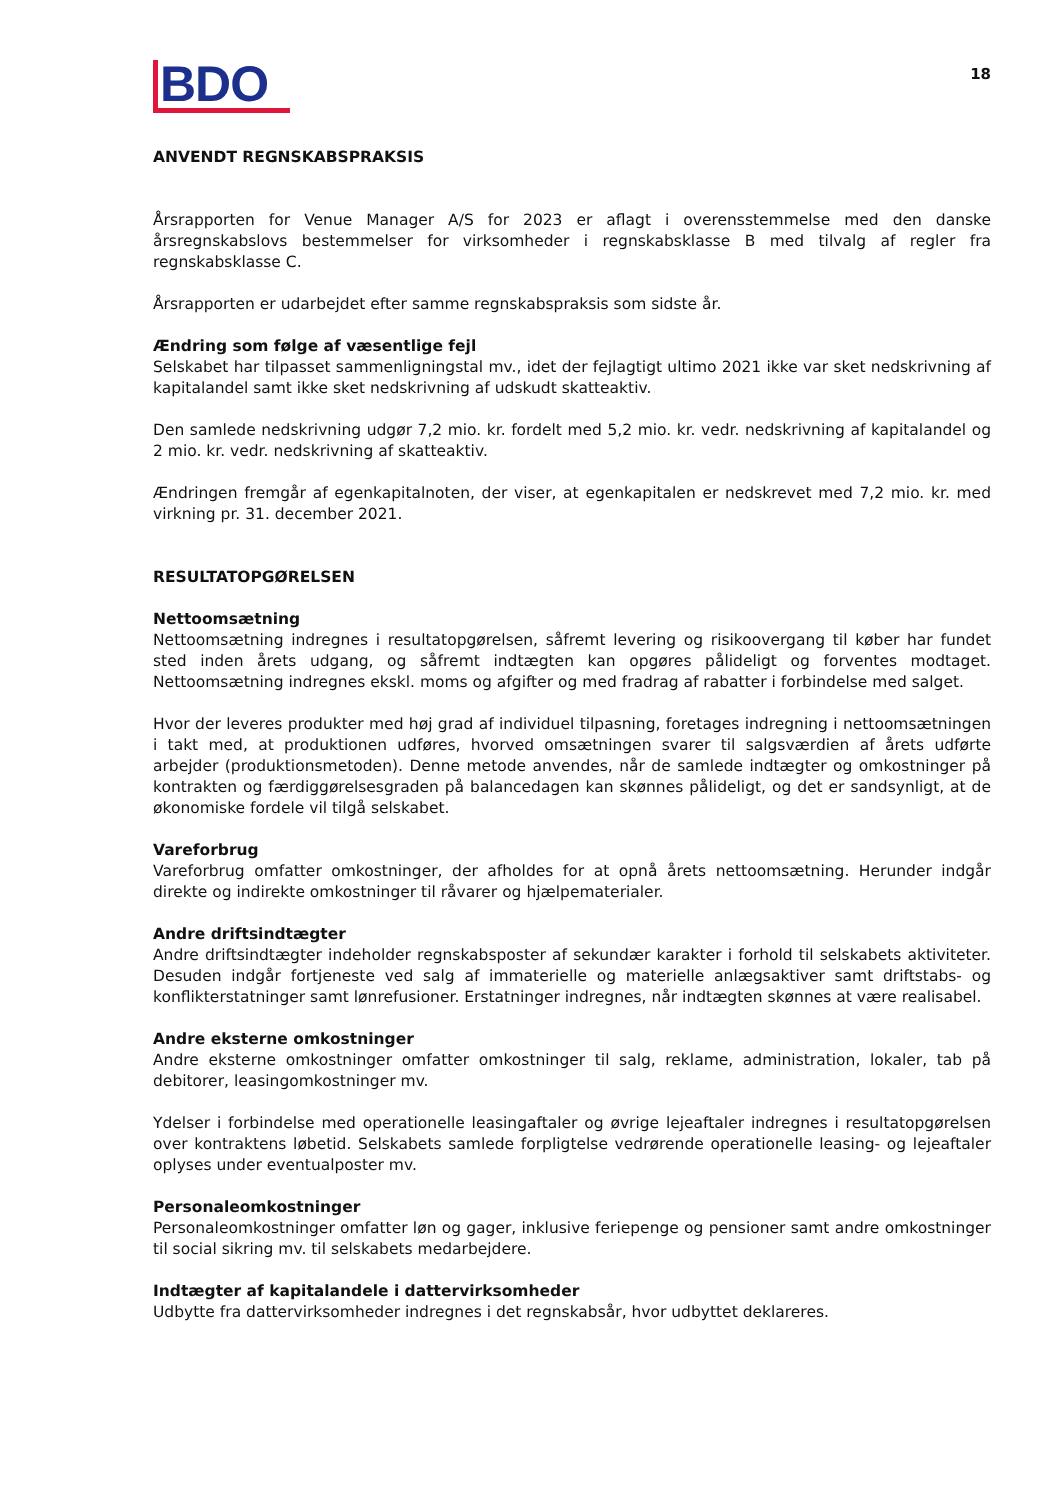BDO
18
ANVENDT REGNSKABSPRAKSIS
Årsrapporten for Venue Manager A/S for 2023 er aflagt i overensstemmelse med den danske årsregnskabslovs bestemmelser for virksomheder i regnskabsklasse B med tilvalg af regler fra regnskabsklasse C.
Årsrapporten er udarbejdet efter samme regnskabspraksis som sidste år.
Ændring som følge af væsentlige fejl
Selskabet har tilpasset sammenligningstal mv., idet der fejlagtigt ultimo 2021 ikke var sket nedskrivning af kapitalandel samt ikke sket nedskrivning af udskudt skatteaktiv.
Den samlede nedskrivning udgør 7,2 mio. kr. fordelt med 5,2 mio. kr. vedr. nedskrivning af kapitalandel og 2 mio. kr. vedr. nedskrivning af skatteaktiv.
Ændringen fremgår af egenkapitalnoten, der viser, at egenkapitalen er nedskrevet med 7,2 mio. kr. med virkning pr. 31. december 2021.
RESULTATOPGØRELSEN
Nettoomsætning
Nettoomsætning indregnes i resultatopgørelsen, såfremt levering og risikoovergang til køber har fundet sted inden årets udgang, og såfremt indtægten kan opgøres pålideligt og forventes modtaget. Nettoomsætning indregnes ekskl. moms og afgifter og med fradrag af rabatter i forbindelse med salget.
Hvor der leveres produkter med høj grad af individuel tilpasning, foretages indregning i nettoomsætningen i takt med, at produktionen udføres, hvorved omsætningen svarer til salgsværdien af årets udførte arbejder (produktionsmetoden). Denne metode anvendes, når de samlede indtægter og omkostninger på kontrakten og færdiggørelsesgraden på balancedagen kan skønnes pålideligt, og det er sandsynligt, at de økonomiske fordele vil tilgå selskabet.
Vareforbrug
Vareforbrug omfatter omkostninger, der afholdes for at opnå årets nettoomsætning. Herunder indgår direkte og indirekte omkostninger til råvarer og hjælpematerialer.
Andre driftsindtægter
Andre driftsindtægter indeholder regnskabsposter af sekundær karakter i forhold til selskabets aktiviteter. Desuden indgår fortjeneste ved salg af immaterielle og materielle anlægsaktiver samt driftstabs- og konflikterstatninger samt lønrefusioner. Erstatninger indregnes, når indtægten skønnes at være realisabel.
Andre eksterne omkostninger
Andre eksterne omkostninger omfatter omkostninger til salg, reklame, administration, lokaler, tab på debitorer, leasingomkostninger mv.
Ydelser i forbindelse med operationelle leasingaftaler og øvrige lejeaftaler indregnes i resultatopgørelsen over kontraktens løbetid. Selskabets samlede forpligtelse vedrørende operationelle leasing- og lejeaftaler oplyses under eventualposter mv.
Personaleomkostninger
Personaleomkostninger omfatter løn og gager, inklusive feriepenge og pensioner samt andre omkostninger til social sikring mv. til selskabets medarbejdere.
Indtægter af kapitalandele i dattervirksomheder
Udbytte fra dattervirksomheder indregnes i det regnskabsår, hvor udbyttet deklareres.